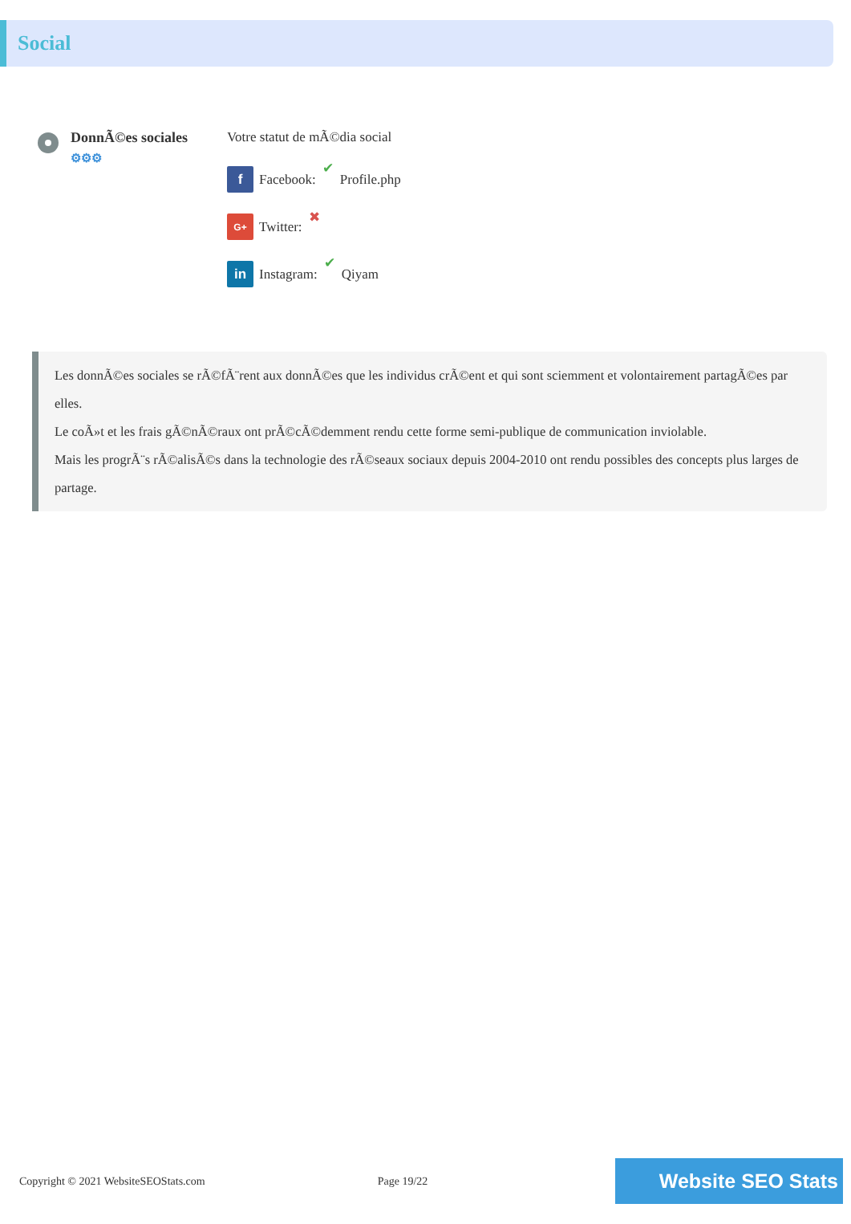Social
DonnÃ©es sociales
⚙⚙⚙
Votre statut de mÃ©dia social
f Facebook: ✔ Profile.php
G+ Twitter: ✖
in Instagram: ✔ Qiyam
Les donnÃ©es sociales se rÃ©fÃ¨rent aux donnÃ©es que les individus crÃ©ent et qui sont sciemment et volontairement partagÃ©es par elles.
Le coÃ»t et les frais gÃ©nÃ©raux ont prÃ©cÃ©demment rendu cette forme semi-publique de communication inviolable.
Mais les progrÃ¨s rÃ©alisÃ©s dans la technologie des rÃ©seaux sociaux depuis 2004-2010 ont rendu possibles des concepts plus larges de partage.
Copyright © 2021 WebsiteSEOStats.com Page 19/22 Website SEO Stats